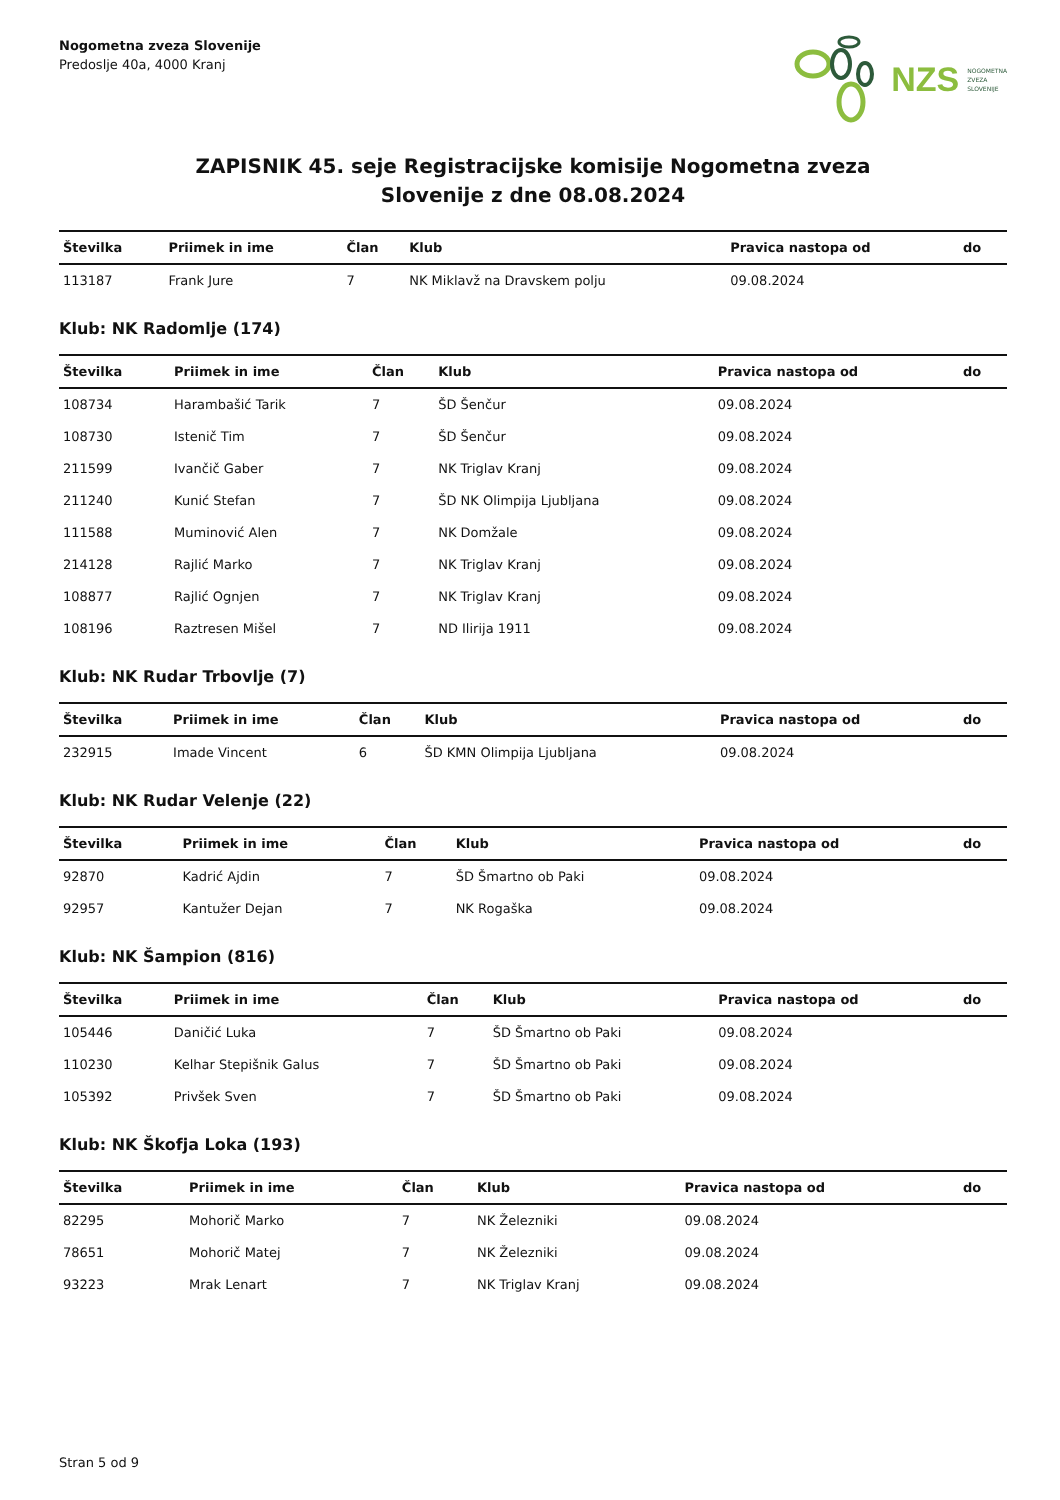Nogometna zveza Slovenije
Predoslje 40a, 4000 Kranj
NZS NOGOMETNA
ZVEZA
SLOVENIJE
ZAPISNIK 45. seje Registracijske komisije Nogometna zveza
Slovenije z dne 08.08.2024
| Številka | Priimek in ime | Član | Klub | Pravica nastopa od | do |
| --- | --- | --- | --- | --- | --- |
| 113187 | Frank Jure | 7 | NK Miklavž na Dravskem polju | 09.08.2024 | |
Klub: NK Radomlje (174)
| Številka | Priimek in ime | Član | Klub | Pravica nastopa od | do |
| --- | --- | --- | --- | --- | --- |
| 108734 | Harambašić Tarik | 7 | ŠD Šenčur | 09.08.2024 | |
| 108730 | Istenič Tim | 7 | ŠD Šenčur | 09.08.2024 | |
| 211599 | Ivančič Gaber | 7 | NK Triglav Kranj | 09.08.2024 | |
| 211240 | Kunić Stefan | 7 | ŠD NK Olimpija Ljubljana | 09.08.2024 | |
| 111588 | Muminović Alen | 7 | NK Domžale | 09.08.2024 | |
| 214128 | Rajlić Marko | 7 | NK Triglav Kranj | 09.08.2024 | |
| 108877 | Rajlić Ognjen | 7 | NK Triglav Kranj | 09.08.2024 | |
| 108196 | Raztresen Mišel | 7 | ND Ilirija 1911 | 09.08.2024 | |
Klub: NK Rudar Trbovlje (7)
| Številka | Priimek in ime | Član | Klub | Pravica nastopa od | do |
| --- | --- | --- | --- | --- | --- |
| 232915 | Imade Vincent | 6 | ŠD KMN Olimpija Ljubljana | 09.08.2024 | |
Klub: NK Rudar Velenje (22)
| Številka | Priimek in ime | Član | Klub | Pravica nastopa od | do |
| --- | --- | --- | --- | --- | --- |
| 92870 | Kadrić Ajdin | 7 | ŠD Šmartno ob Paki | 09.08.2024 | |
| 92957 | Kantužer Dejan | 7 | NK Rogaška | 09.08.2024 | |
Klub: NK Šampion (816)
| Številka | Priimek in ime | Član | Klub | Pravica nastopa od | do |
| --- | --- | --- | --- | --- | --- |
| 105446 | Daničić Luka | 7 | ŠD Šmartno ob Paki | 09.08.2024 | |
| 110230 | Kelhar Stepišnik Galus | 7 | ŠD Šmartno ob Paki | 09.08.2024 | |
| 105392 | Privšek Sven | 7 | ŠD Šmartno ob Paki | 09.08.2024 | |
Klub: NK Škofja Loka (193)
| Številka | Priimek in ime | Član | Klub | Pravica nastopa od | do |
| --- | --- | --- | --- | --- | --- |
| 82295 | Mohorič Marko | 7 | NK Železniki | 09.08.2024 | |
| 78651 | Mohorič Matej | 7 | NK Železniki | 09.08.2024 | |
| 93223 | Mrak Lenart | 7 | NK Triglav Kranj | 09.08.2024 | |
Stran 5 od 9